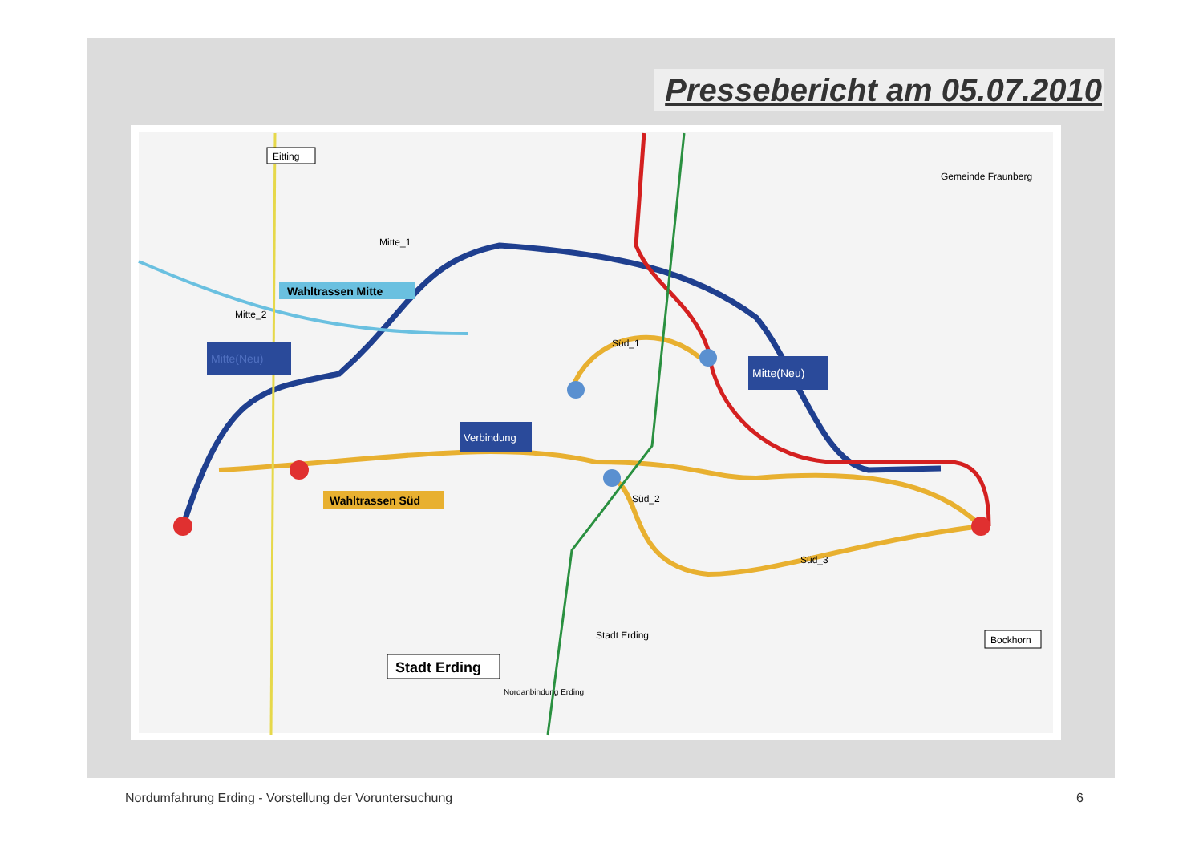Pressebericht am 05.07.2010
Wahltrassen Mitte
Mitte_2
Mitte_1
Mitte(Neu)
Mitte(Neu)
Verbindung
Wahltrassen Süd
Süd_1
Süd_2
Süd_3
Eitting
Gemeinde Fraunberg
Stadt Erding
Stadt Erding
Bockhorn
Nordanbindung Erding
Nordumfahrung Erding - Vorstellung der Voruntersuchung
6